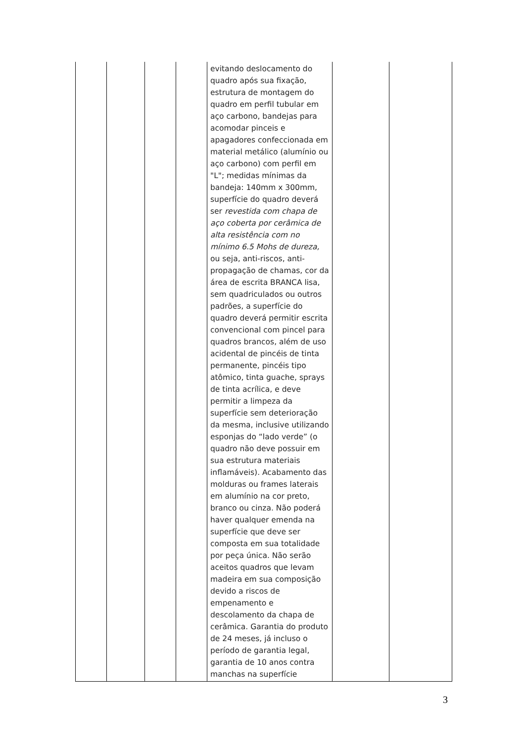| | | | | evitando deslocamento do quadro após sua fixação, estrutura de montagem do quadro em perfil tubular em aço carbono, bandejas para acomodar pinceis e apagadores confeccionada em material metálico (alumínio ou aço carbono) com perfil em "L"; medidas mínimas da bandeja: 140mm x 300mm, superfície do quadro deverá ser revestida com chapa de aço coberta por cerâmica de alta resistência com no mínimo 6.5 Mohs de dureza, ou seja, anti-riscos, anti-propagação de chamas, cor da área de escrita BRANCA lisa, sem quadriculados ou outros padrões, a superfície do quadro deverá permitir escrita convencional com pincel para quadros brancos, além de uso acidental de pincéis de tinta permanente, pincéis tipo atômico, tinta guache, sprays de tinta acrílica, e deve permitir a limpeza da superfície sem deterioração da mesma, inclusive utilizando esponjas do “lado verde” (o quadro não deve possuir em sua estrutura materiais inflamáveis). Acabamento das molduras ou frames laterais em alumínio na cor preto, branco ou cinza. Não poderá haver qualquer emenda na superfície que deve ser composta em sua totalidade por peça única. Não serão aceitos quadros que levam madeira em sua composição devido a riscos de empenamento e descolamento da chapa de cerâmica. Garantia do produto de 24 meses, já incluso o período de garantia legal, garantia de 10 anos contra manchas na superfície | | |
3